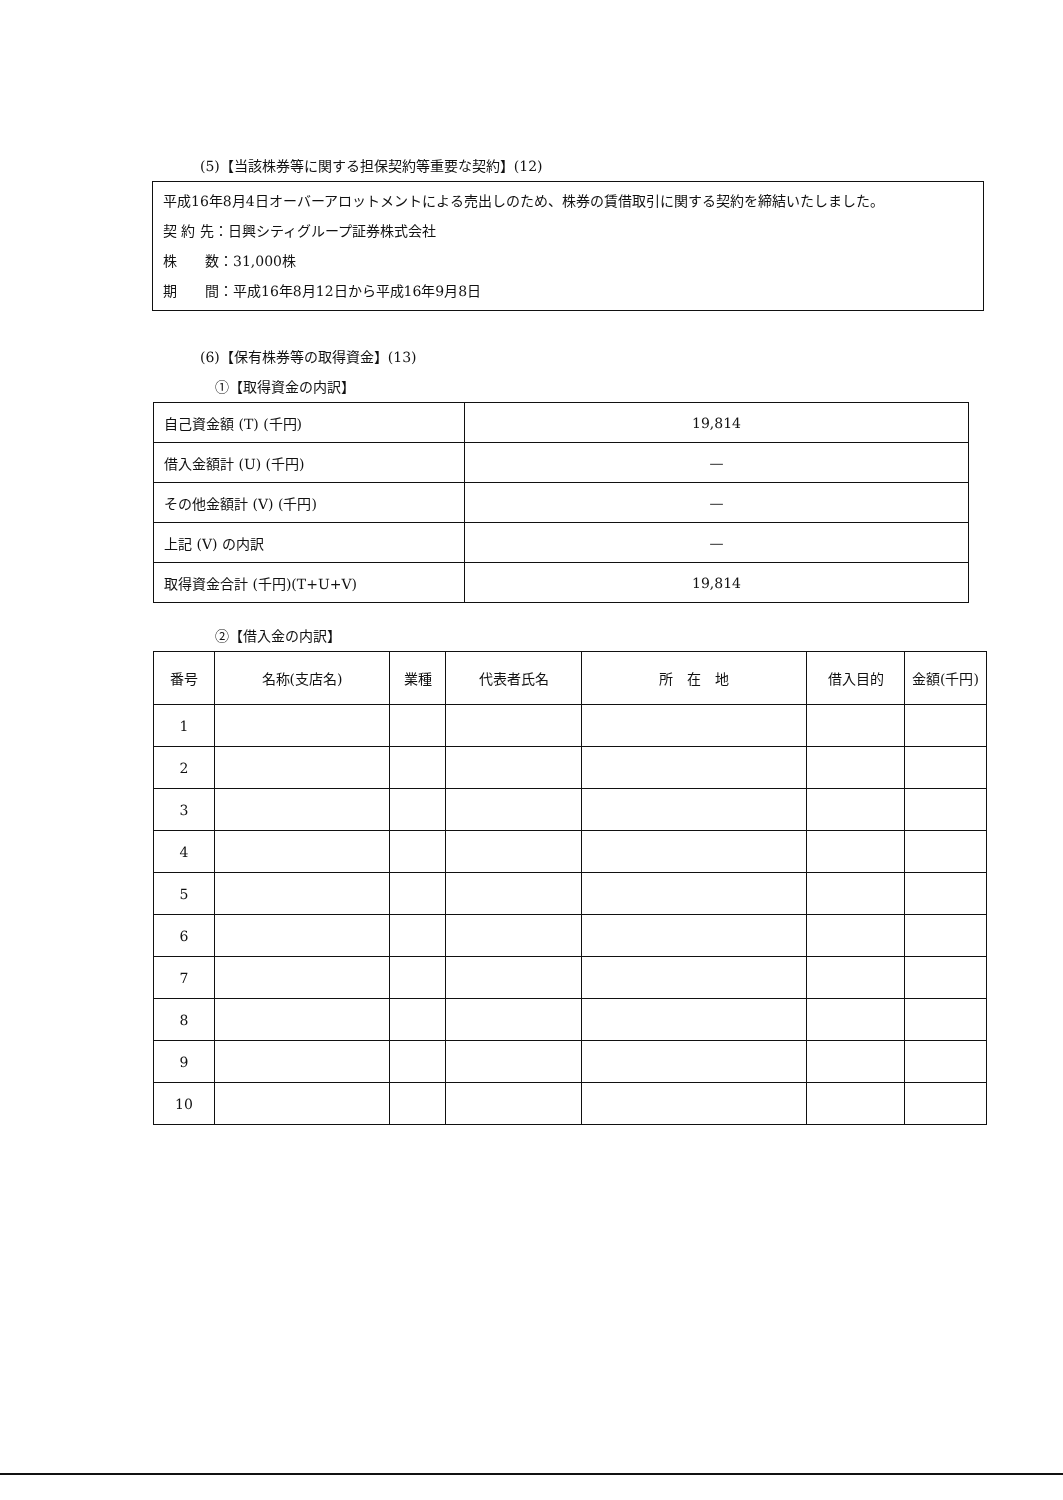(5)【当該株券等に関する担保契約等重要な契約】(12)
平成16年8月4日オーバーアロットメントによる売出しのため、株券の賃借取引に関する契約を締結いたしました。
契 約 先：日興シティグループ証券株式会社
株　　数：31,000株
期　　間：平成16年8月12日から平成16年9月8日
(6)【保有株券等の取得資金】(13)
①【取得資金の内訳】
| 自己資金額 (T) (千円) | 19,814 |
| 借入金額計 (U) (千円) | — |
| その他金額計 (V) (千円) | — |
| 上記 (V) の内訳 | — |
| 取得資金合計 (千円)(T+U+V) | 19,814 |
②【借入金の内訳】
| 番号 | 名称(支店名) | 業種 | 代表者氏名 | 所 在 地 | 借入目的 | 金額(千円) |
| --- | --- | --- | --- | --- | --- | --- |
| 1 | | | | | | |
| 2 | | | | | | |
| 3 | | | | | | |
| 4 | | | | | | |
| 5 | | | | | | |
| 6 | | | | | | |
| 7 | | | | | | |
| 8 | | | | | | |
| 9 | | | | | | |
| 10 | | | | | | |